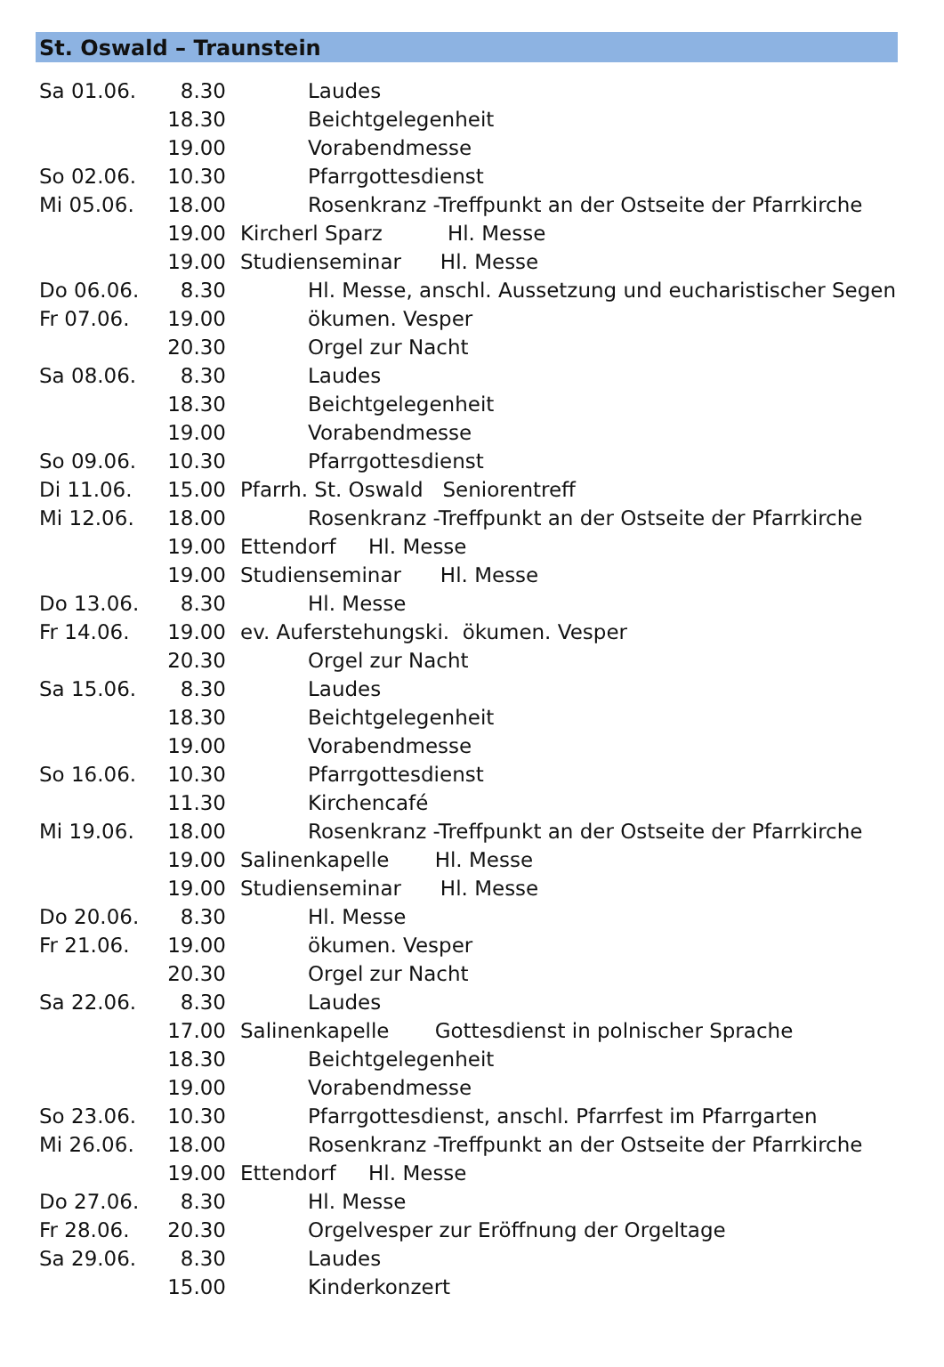St. Oswald – Traunstein
| Sa 01.06. | 8.30 | | Laudes |
| | 18.30 | | Beichtgelegenheit |
| | 19.00 | | Vorabendmesse |
| So 02.06. | 10.30 | | Pfarrgottesdienst |
| Mi 05.06. | 18.00 | | Rosenkranz -Treffpunkt an der Ostseite der Pfarrkirche |
| | 19.00 | Kircherl Sparz Hl. Messe | |
| | 19.00 | Studienseminar Hl. Messe | |
| Do 06.06. | 8.30 | | Hl. Messe, anschl. Aussetzung und eucharistischer Segen |
| Fr 07.06. | 19.00 | | ökumen. Vesper |
| | 20.30 | | Orgel zur Nacht |
| Sa 08.06. | 8.30 | | Laudes |
| | 18.30 | | Beichtgelegenheit |
| | 19.00 | | Vorabendmesse |
| So 09.06. | 10.30 | | Pfarrgottesdienst |
| Di 11.06. | 15.00 | Pfarrh. St. Oswald Seniorentreff | |
| Mi 12.06. | 18.00 | | Rosenkranz -Treffpunkt an der Ostseite der Pfarrkirche |
| | 19.00 | Ettendorf Hl. Messe | |
| | 19.00 | Studienseminar Hl. Messe | |
| Do 13.06. | 8.30 | | Hl. Messe |
| Fr 14.06. | 19.00 | ev. Auferstehungski. ökumen. Vesper | |
| | 20.30 | | Orgel zur Nacht |
| Sa 15.06. | 8.30 | | Laudes |
| | 18.30 | | Beichtgelegenheit |
| | 19.00 | | Vorabendmesse |
| So 16.06. | 10.30 | | Pfarrgottesdienst |
| | 11.30 | | Kirchencafé |
| Mi 19.06. | 18.00 | | Rosenkranz -Treffpunkt an der Ostseite der Pfarrkirche |
| | 19.00 | Salinenkapelle Hl. Messe | |
| | 19.00 | Studienseminar Hl. Messe | |
| Do 20.06. | 8.30 | | Hl. Messe |
| Fr 21.06. | 19.00 | | ökumen. Vesper |
| | 20.30 | | Orgel zur Nacht |
| Sa 22.06. | 8.30 | | Laudes |
| | 17.00 | Salinenkapelle Gottesdienst in polnischer Sprache | |
| | 18.30 | | Beichtgelegenheit |
| | 19.00 | | Vorabendmesse |
| So 23.06. | 10.30 | | Pfarrgottesdienst, anschl. Pfarrfest im Pfarrgarten |
| Mi 26.06. | 18.00 | | Rosenkranz -Treffpunkt an der Ostseite der Pfarrkirche |
| | 19.00 | Ettendorf Hl. Messe | |
| Do 27.06. | 8.30 | | Hl. Messe |
| Fr 28.06. | 20.30 | | Orgelvesper zur Eröffnung der Orgeltage |
| Sa 29.06. | 8.30 | | Laudes |
| | 15.00 | | Kinderkonzert |